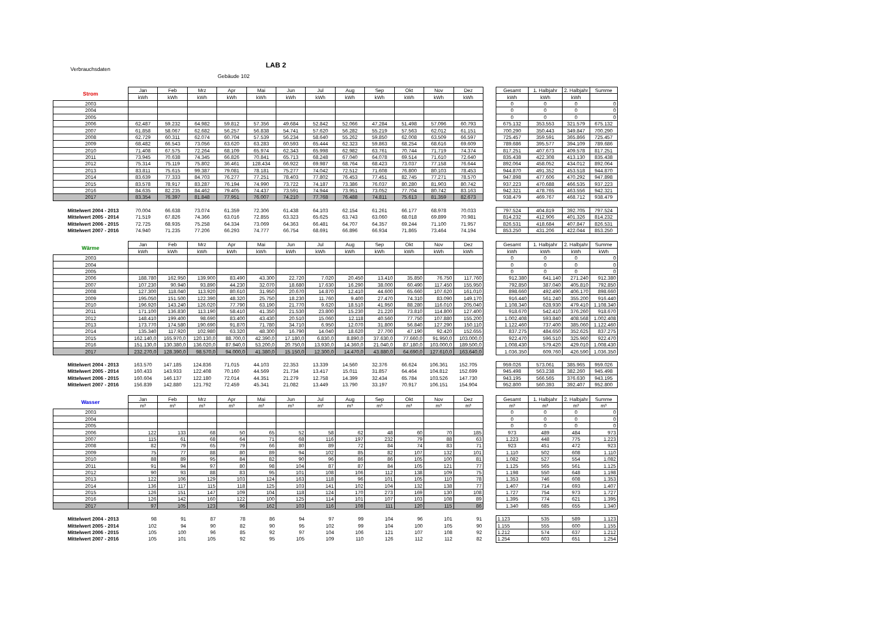Verbrauchsdaten LAB 2
Gebäude 102
| Strom | Jan | Feb | Mrz | Apr | Mai | Jun | Jul | Aug | Sep | Okt | Nov | Dez | | Gesamt | 1. Halbjahr | 2. Halbjahr | Summe |
| | kWh | kWh | kWh | kWh | kWh | kWh | kWh | kWh | kWh | kWh | kWh | kWh | | kWh | kWh | kWh | |
| 2003 | | | | | | | | | | | | | | 0 | 0 | 0 | 0 |
| 2004 | | | | | | | | | | | | | | 0 | 0 | 0 | 0 |
| 2005 | | | | | | | | | | | | | | 0 | 0 | 0 | 0 |
| 2006 | 62.487 | 59.232 | 64.982 | 59.812 | 57.356 | 49.684 | 52.842 | 52.066 | 47.284 | 51.498 | 57.096 | 60.793 | | 675.132 | 353.553 | 321.579 | 675.132 |
| 2007 | 61.858 | 58.067 | 62.682 | 56.257 | 56.838 | 54.741 | 57.620 | 56.282 | 55.219 | 57.563 | 62.012 | 61.151 | | 700.290 | 350.443 | 349.847 | 700.290 |
| 2008 | 62.729 | 60.311 | 62.074 | 60.704 | 57.539 | 56.234 | 58.640 | 55.262 | 59.850 | 62.008 | 63.509 | 66.597 | | 725.457 | 359.591 | 365.866 | 725.457 |
| 2009 | 68.482 | 66.543 | 73.056 | 63.620 | 63.283 | 60.593 | 65.444 | 62.323 | 59.863 | 68.254 | 68.616 | 69.609 | | 789.686 | 395.577 | 394.109 | 789.686 |
| 2010 | 71.408 | 67.575 | 72.264 | 68.109 | 65.974 | 62.343 | 65.998 | 62.982 | 63.761 | 70.744 | 71.719 | 74.374 | | 817.251 | 407.673 | 409.578 | 817.251 |
| 2011 | 73.945 | 70.638 | 74.345 | 66.826 | 70.841 | 65.713 | 68.248 | 67.040 | 64.078 | 69.514 | 71.610 | 72.640 | | 835.438 | 422.308 | 413.130 | 835.438 |
| 2012 | 75.314 | 75.119 | 75.802 | 36.461 | 128.434 | 66.922 | 69.987 | 68.764 | 68.423 | 73.037 | 77.158 | 76.644 | | 892.064 | 458.052 | 434.012 | 892.064 |
| 2013 | 83.811 | 75.615 | 99.387 | 79.081 | 78.181 | 75.277 | 74.042 | 72.512 | 71.608 | 76.800 | 80.103 | 78.453 | | 944.870 | 491.352 | 453.518 | 944.870 |
| 2014 | 83.639 | 77.333 | 84.703 | 76.277 | 77.251 | 78.403 | 77.802 | 76.453 | 77.451 | 82.745 | 77.271 | 78.570 | | 947.898 | 477.606 | 470.292 | 947.898 |
| 2015 | 83.578 | 78.917 | 83.287 | 76.194 | 74.990 | 73.722 | 74.187 | 73.386 | 76.037 | 80.280 | 81.903 | 80.742 | | 937.223 | 470.688 | 466.535 | 937.223 |
| 2016 | 84.635 | 82.235 | 84.462 | 79.405 | 74.437 | 73.591 | 74.944 | 73.951 | 73.052 | 77.704 | 80.742 | 83.163 | | 942.321 | 478.765 | 463.556 | 942.321 |
| 2017 | 83.354 | 76.397 | 81.848 | 77.951 | 76.007 | 74.210 | 77.768 | 76.488 | 74.811 | 75.613 | 81.359 | 82.673 | | 938.479 | 469.767 | 468.712 | 938.479 |
| Mittelwert 2004 - 2013 | 70.004 | 66.638 | 73.074 | 61.359 | 72.306 | 61.438 | 64.103 | 62.154 | 61.261 | 66.177 | 68.978 | 70.033 | | 797.524 | 404.819 | 392.705 | 797.524 |
| Mittelwert 2005 - 2014 | 71.519 | 67.826 | 74.366 | 63.016 | 72.855 | 63.323 | 65.625 | 63.743 | 63.060 | 68.018 | 69.899 | 70.981 | | 814.232 | 412.906 | 401.326 | 814.232 |
| Mittelwert 2006 - 2015 | 72.725 | 68.935 | 75.258 | 64.334 | 73.069 | 64.363 | 66.481 | 64.707 | 64.357 | 69.244 | 71.100 | 71.957 | | 826.531 | 418.684 | 407.847 | 826.531 |
| Mittelwert 2007 - 2016 | 74.940 | 71.235 | 77.206 | 66.293 | 74.777 | 66.754 | 68.691 | 66.896 | 66.934 | 71.865 | 73.464 | 74.194 | | 853.250 | 431.206 | 422.044 | 853.250 |
| Wärme | Jan | Feb | Mrz | Apr | Mai | Jun | Jul | Aug | Sep | Okt | Nov | Dez | | Gesamt | 1. Halbjahr | 2. Halbjahr | Summe |
| | kWh | kWh | kWh | kWh | kWh | kWh | kWh | kWh | kWh | kWh | kWh | kWh | | kWh | kWh | kWh | kWh |
| 2003 | | | | | | | | | | | | | | 0 | 0 | 0 | 0 |
| 2004 | | | | | | | | | | | | | | 0 | 0 | 0 | 0 |
| 2005 | | | | | | | | | | | | | | 0 | 0 | 0 | 0 |
| 2006 | 188.780 | 162.950 | 139.900 | 83.490 | 43.300 | 22.720 | 7.020 | 20.450 | 13.410 | 35.850 | 76.750 | 117.760 | | 912.380 | 641.140 | 271.240 | 912.380 |
| 2007 | 107.230 | 90.940 | 93.890 | 44.230 | 32.070 | 18.680 | 17.630 | 16.290 | 38.000 | 60.490 | 117.450 | 155.950 | | 792.850 | 387.040 | 405.810 | 792.850 |
| 2008 | 127.300 | 118.040 | 113.920 | 80.610 | 31.950 | 20.670 | 14.870 | 12.410 | 44.600 | 65.660 | 107.620 | 161.010 | | 898.660 | 492.490 | 406.170 | 898.660 |
| 2009 | 195.050 | 151.500 | 122.390 | 48.320 | 25.750 | 18.230 | 11.760 | 9.400 | 27.470 | 74.310 | 83.090 | 149.170 | | 916.440 | 561.240 | 355.200 | 916.440 |
| 2010 | 196.920 | 143.240 | 126.020 | 77.790 | 63.190 | 21.770 | 9.620 | 18.510 | 41.950 | 88.280 | 116.010 | 205.040 | | 1.108.340 | 628.930 | 479.410 | 1.108.340 |
| 2011 | 171.100 | 136.830 | 113.190 | 58.410 | 41.350 | 21.530 | 23.800 | 15.230 | 21.220 | 73.810 | 114.800 | 127.400 | | 918.670 | 542.410 | 376.260 | 918.670 |
| 2012 | 148.410 | 199.400 | 98.690 | 83.400 | 43.430 | 20.510 | 15.060 | 12.118 | 40.560 | 77.750 | 107.880 | 155.200 | | 1.002.408 | 593.840 | 408.568 | 1.002.408 |
| 2013 | 173.770 | 174.580 | 190.690 | 91.870 | 71.780 | 34.710 | 6.950 | 12.070 | 31.800 | 56.840 | 127.290 | 150.110 | | 1.122.460 | 737.400 | 385.060 | 1.122.460 |
| 2014 | 135.340 | 117.920 | 102.980 | 63.320 | 48.300 | 16.790 | 14.040 | 18.620 | 27.700 | 47.190 | 92.420 | 152.655 | | 837.275 | 484.650 | 352.625 | 837.275 |
| 2015 | 162.140,0 | 165.970,0 | 120.130,0 | 88.700,0 | 42.390,0 | 17.180,0 | 6.830,0 | 8.890,0 | 37.630,0 | 77.660,0 | 91.950,0 | 103.000,0 | | 922.470 | 596.510 | 325.960 | 922.470 |
| 2016 | 151.130,0 | 130.380,0 | 136.020,0 | 87.940,0 | 53.200,0 | 20.750,0 | 13.930,0 | 14.360,0 | 21.040,0 | 87.180,0 | 103.000,0 | 189.500,0 | | 1.008.430 | 579.420 | 429.010 | 1.008.430 |
| 2017 | 232.270,0 | 128.390,0 | 98.570,0 | 94.000,0 | 41.380,0 | 15.150,0 | 12.300,0 | 14.470,0 | 43.880,0 | 64.690,0 | 127.610,0 | 163.640,0 | | 1.036.350 | 609.760 | 426.590 | 1.036.350 |
| Mittelwert 2004 - 2013 | 163.570 | 147.185 | 124.836 | 71.015 | 44.103 | 22.353 | 13.339 | 14.560 | 32.376 | 66.624 | 106.361 | 152.705 | | 959.026 | 573.061 | 385.965 | 959.026 |
| Mittelwert 2005 - 2014 | 160.433 | 143.933 | 122.408 | 70.160 | 44.569 | 21.734 | 13.417 | 15.011 | 31.857 | 64.464 | 104.812 | 152.699 | | 945.498 | 563.238 | 382.260 | 945.498 |
| Mittelwert 2006 - 2015 | 160.604 | 146.137 | 122.180 | 72.014 | 44.351 | 21.279 | 12.758 | 14.399 | 32.434 | 65.784 | 103.526 | 147.730 | | 943.195 | 566.565 | 376.630 | 943.195 |
| Mittelwert 2007 - 2016 | 156.839 | 142.880 | 121.792 | 72.459 | 45.341 | 21.082 | 13.449 | 13.790 | 33.197 | 70.917 | 106.151 | 154.904 | | 952.800 | 560.393 | 392.407 | 952.800 |
| Wasser | Jan | Feb | Mrz | Apr | Mai | Jun | Jul | Aug | Sep | Okt | Nov | Dez | | Gesamt | 1. Halbjahr | 2. Halbjahr | Summe |
| | m³ | m³ | m³ | m³ | m³ | m³ | m³ | m³ | m³ | m³ | m³ | m³ | | m³ | m³ | m³ | m³ |
| 2003 | | | | | | | | | | | | | | 0 | 0 | 0 | 0 |
| 2004 | | | | | | | | | | | | | | 0 | 0 | 0 | 0 |
| 2005 | | | | | | | | | | | | | | 0 | 0 | 0 | 0 |
| 2006 | 122 | 133 | 68 | 50 | 65 | 52 | 58 | 62 | 48 | 60 | 70 | 185 | | 973 | 489 | 484 | 973 |
| 2007 | 115 | 61 | 68 | 64 | 71 | 68 | 116 | 197 | 232 | 79 | 88 | 63 | | 1.223 | 448 | 775 | 1.223 |
| 2008 | 82 | 79 | 65 | 79 | 66 | 80 | 89 | 72 | 84 | 74 | 83 | 71 | | 923 | 451 | 472 | 923 |
| 2009 | 75 | 77 | 88 | 80 | 89 | 94 | 102 | 85 | 82 | 107 | 132 | 101 | | 1.110 | 502 | 608 | 1.110 |
| 2010 | 88 | 89 | 95 | 84 | 82 | 90 | 96 | 86 | 86 | 105 | 100 | 81 | | 1.082 | 527 | 554 | 1.082 |
| 2011 | 91 | 94 | 97 | 80 | 98 | 104 | 87 | 87 | 84 | 105 | 121 | 77 | | 1.125 | 565 | 561 | 1.125 |
| 2012 | 90 | 93 | 88 | 83 | 95 | 101 | 108 | 106 | 112 | 138 | 109 | 75 | | 1.198 | 550 | 648 | 1.198 |
| 2013 | 122 | 106 | 129 | 103 | 124 | 163 | 118 | 96 | 101 | 105 | 110 | 78 | | 1.353 | 746 | 608 | 1.353 |
| 2014 | 136 | 117 | 115 | 118 | 125 | 103 | 141 | 102 | 104 | 132 | 138 | 77 | | 1.407 | 714 | 693 | 1.407 |
| 2015 | 126 | 151 | 147 | 109 | 104 | 118 | 124 | 170 | 273 | 169 | 130 | 108 | | 1.727 | 754 | 973 | 1.727 |
| 2016 | 126 | 142 | 160 | 122 | 100 | 125 | 114 | 101 | 107 | 103 | 108 | 89 | | 1.395 | 774 | 621 | 1.395 |
| 2017 | 97 | 105 | 123 | 96 | 162 | 103 | 116 | 108 | 111 | 120 | 115 | 86 | | 1.340 | 685 | 655 | 1.340 |
| Mittelwert 2004 - 2013 | 98 | 91 | 87 | 78 | 86 | 94 | 97 | 99 | 104 | 96 | 101 | 91 | | 1.123 | 535 | 589 | 1.123 |
| Mittelwert 2005 - 2014 | 102 | 94 | 90 | 82 | 90 | 95 | 102 | 99 | 104 | 100 | 105 | 90 | | 1.155 | 555 | 600 | 1.155 |
| Mittelwert 2006 - 2015 | 105 | 100 | 96 | 85 | 92 | 97 | 104 | 106 | 121 | 107 | 108 | 92 | | 1.212 | 574 | 637 | 1.212 |
| Mittelwert 2007 - 2016 | 105 | 101 | 105 | 92 | 95 | 105 | 109 | 110 | 126 | 112 | 112 | 82 | | 1.254 | 603 | 651 | 1.254 |